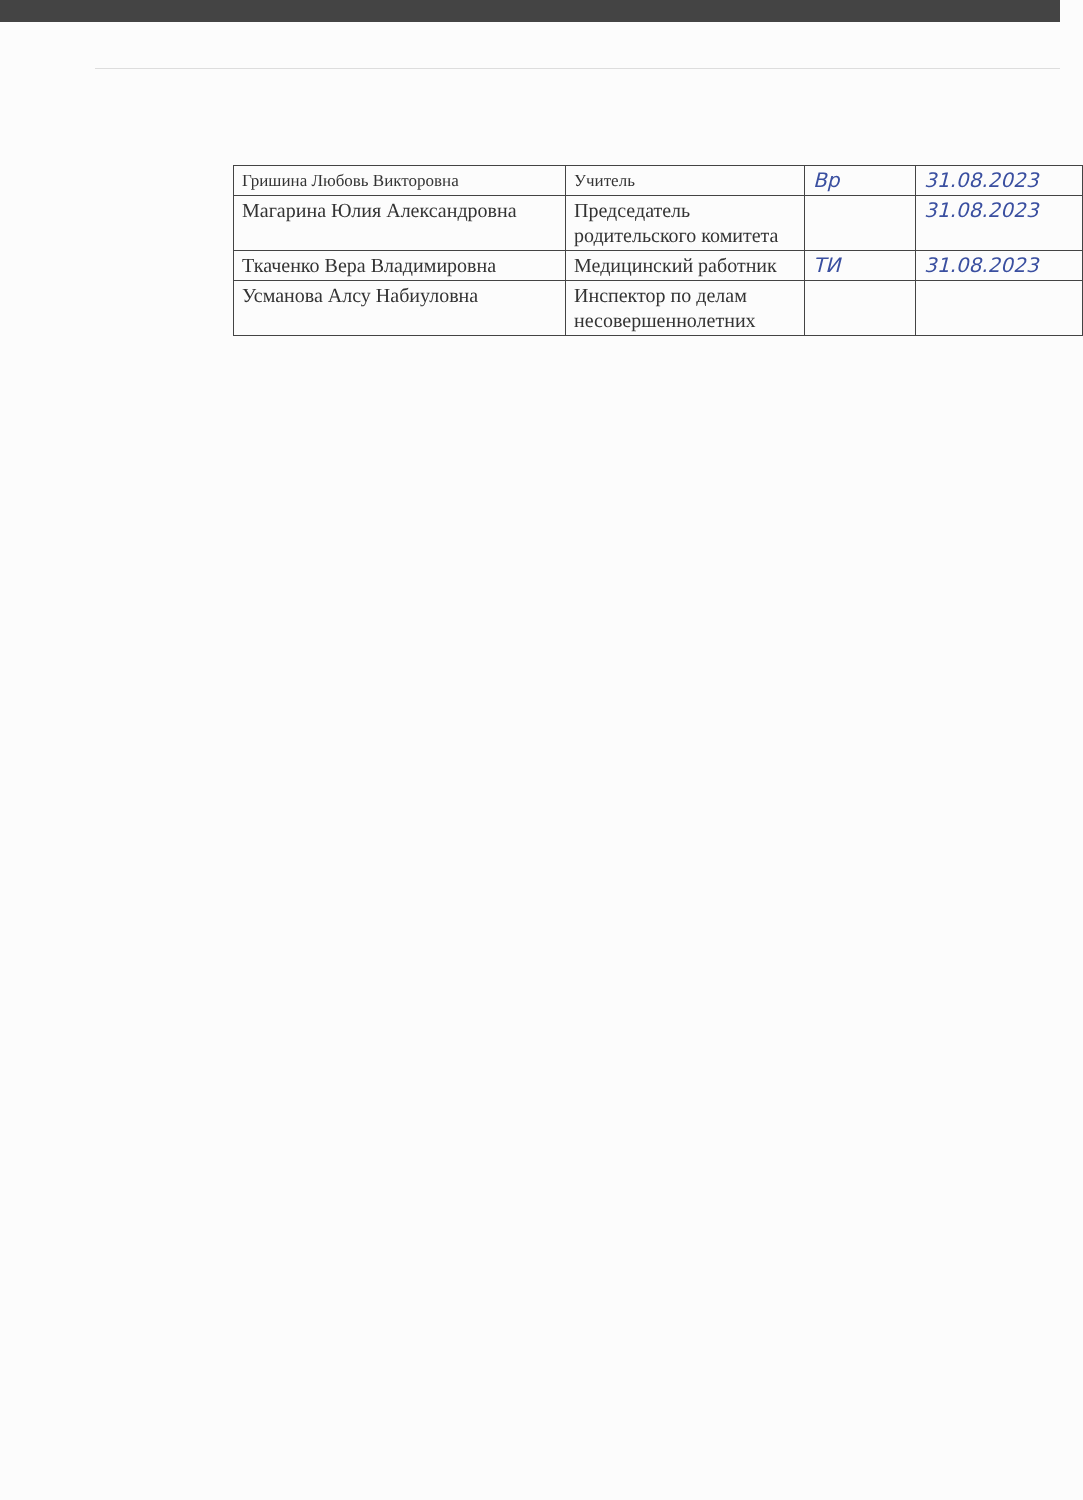| Гришина Любовь Викторовна | Учитель | Вр | 31.08.2023 |
| Магарина Юлия Александровна | Председатель родительского комитета | | 31.08.2023 |
| Ткаченко Вера Владимировна | Медицинский работник | ТИ | 31.08.2023 |
| Усманова Алсу Набиуловна | Инспектор по делам несовершеннолетних | | |